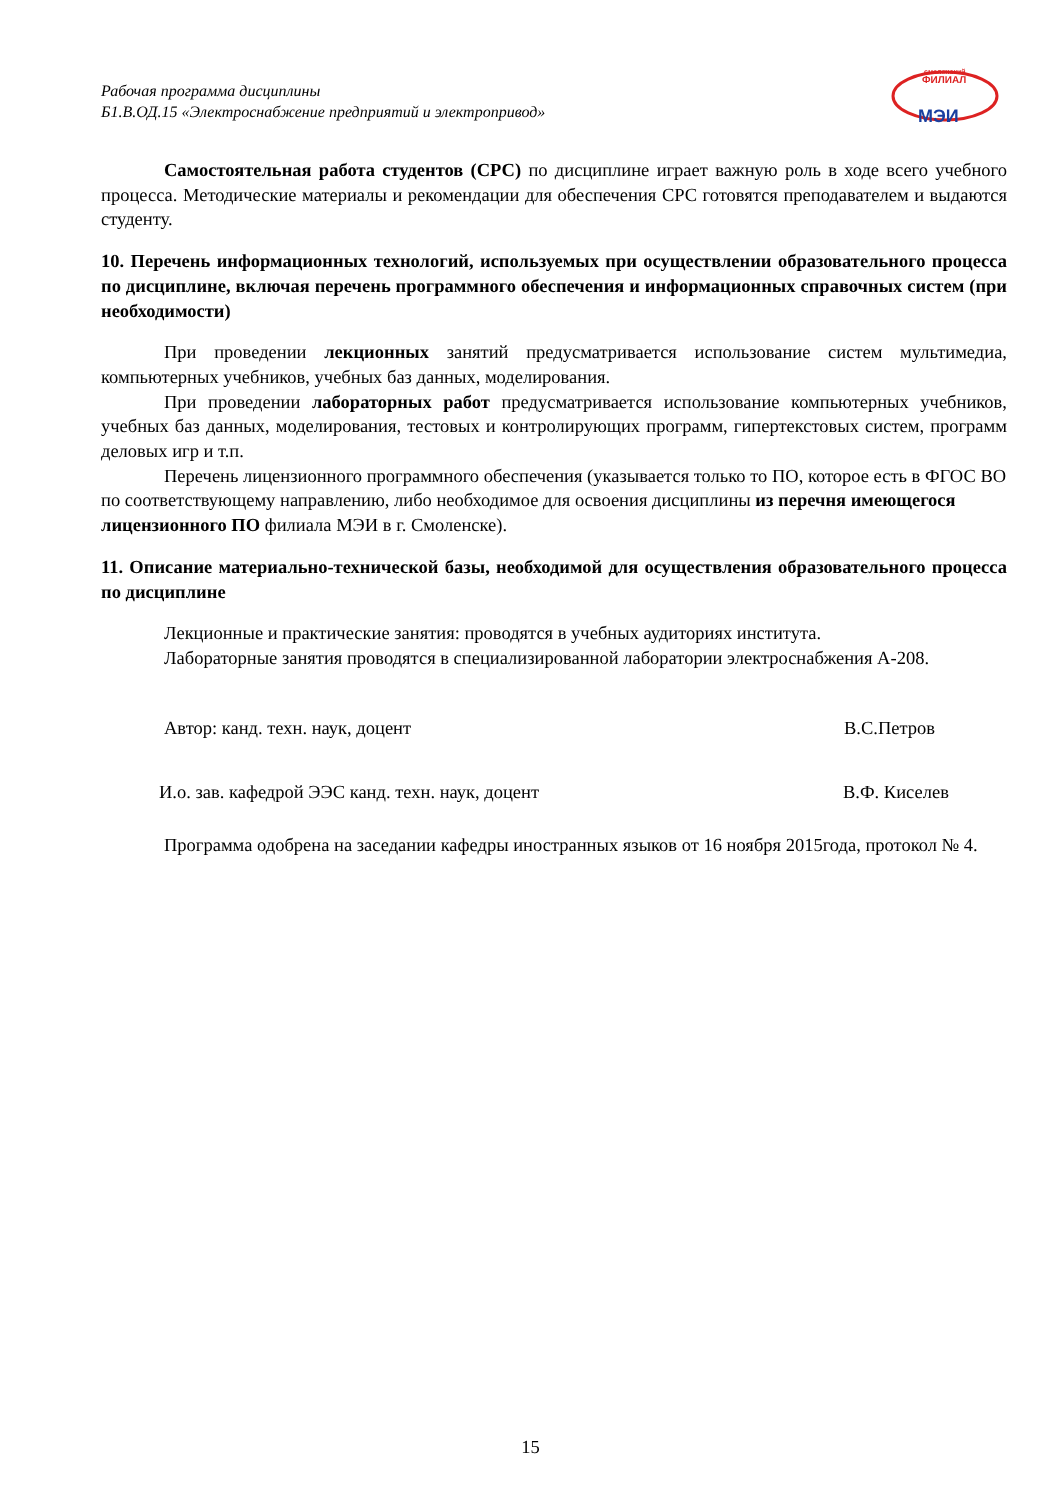Рабочая программа дисциплины
Б1.В.ОД.15 «Электроснабжение предприятий и электропривод»
смоленский
ФИЛИАЛ
МЭИ
Самостоятельная работа студентов (СРС) по дисциплине играет важную роль в ходе всего учебного процесса. Методические материалы и рекомендации для обеспечения СРС готовятся преподавателем и выдаются студенту.
10. Перечень информационных технологий, используемых при осуществлении образовательного процесса по дисциплине, включая перечень программного обеспечения и информационных справочных систем (при необходимости)
При проведении лекционных занятий предусматривается использование систем мультимедиа, компьютерных учебников, учебных баз данных, моделирования.
При проведении лабораторных работ предусматривается использование компьютерных учебников, учебных баз данных, моделирования, тестовых и контролирующих программ, гипертекстовых систем, программ деловых игр и т.п.
Перечень лицензионного программного обеспечения (указывается только то ПО, которое есть в ФГОС ВО по соответствующему направлению, либо необходимое для освоения дисциплины из перечня имеющегося лицензионного ПО филиала МЭИ в г. Смоленске).
11. Описание материально-технической базы, необходимой для осуществления образовательного процесса по дисциплине
Лекционные и практические занятия: проводятся в учебных аудиториях института.
Лабораторные занятия проводятся в специализированной лаборатории электроснабжения А-208.
Автор: канд. техн. наук, доцент В.С.Петров
И.о. зав. кафедрой ЭЭС канд. техн. наук, доцент В.Ф. Киселев
Программа одобрена на заседании кафедры иностранных языков от 16 ноября 2015года, протокол № 4.
15